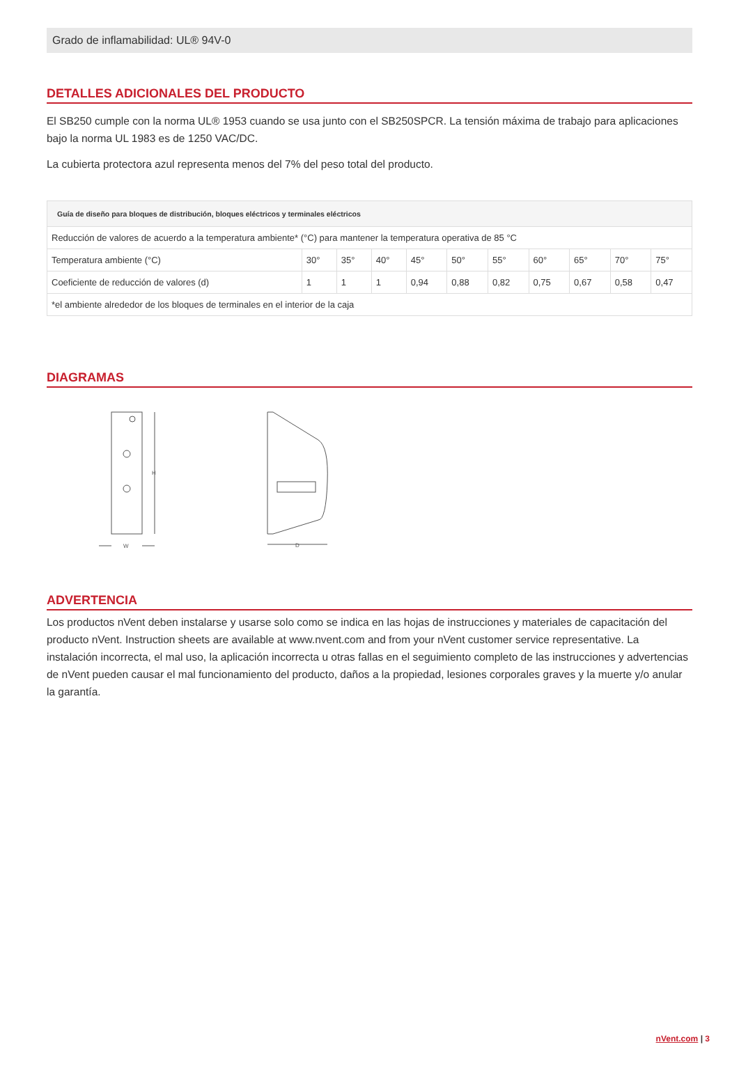Grado de inflamabilidad: UL® 94V-0
DETALLES ADICIONALES DEL PRODUCTO
El SB250 cumple con la norma UL® 1953 cuando se usa junto con el SB250SPCR. La tensión máxima de trabajo para aplicaciones bajo la norma UL 1983 es de 1250 VAC/DC.
La cubierta protectora azul representa menos del 7% del peso total del producto.
| Guía de diseño para bloques de distribución, bloques eléctricos y terminales eléctricos | | | | | | | | | | |
| --- | --- | --- | --- | --- | --- | --- | --- | --- | --- | --- |
| Reducción de valores de acuerdo a la temperatura ambiente* (°C) para mantener la temperatura operativa de 85 °C | | | | | | | | | | |
| Temperatura ambiente (°C) | 30° | 35° | 40° | 45° | 50° | 55° | 60° | 65° | 70° | 75° |
| Coeficiente de reducción de valores (d) | 1 | 1 | 1 | 0,94 | 0,88 | 0,82 | 0,75 | 0,67 | 0,58 | 0,47 |
| *el ambiente alrededor de los bloques de terminales en el interior de la caja | | | | | | | | | | |
DIAGRAMAS
H
W
D
ADVERTENCIA
Los productos nVent deben instalarse y usarse solo como se indica en las hojas de instrucciones y materiales de capacitación del producto nVent. Instruction sheets are available at www.nvent.com and from your nVent customer service representative. La instalación incorrecta, el mal uso, la aplicación incorrecta u otras fallas en el seguimiento completo de las instrucciones y advertencias de nVent pueden causar el mal funcionamiento del producto, daños a la propiedad, lesiones corporales graves y la muerte y/o anular la garantía.
nVent.com | 3